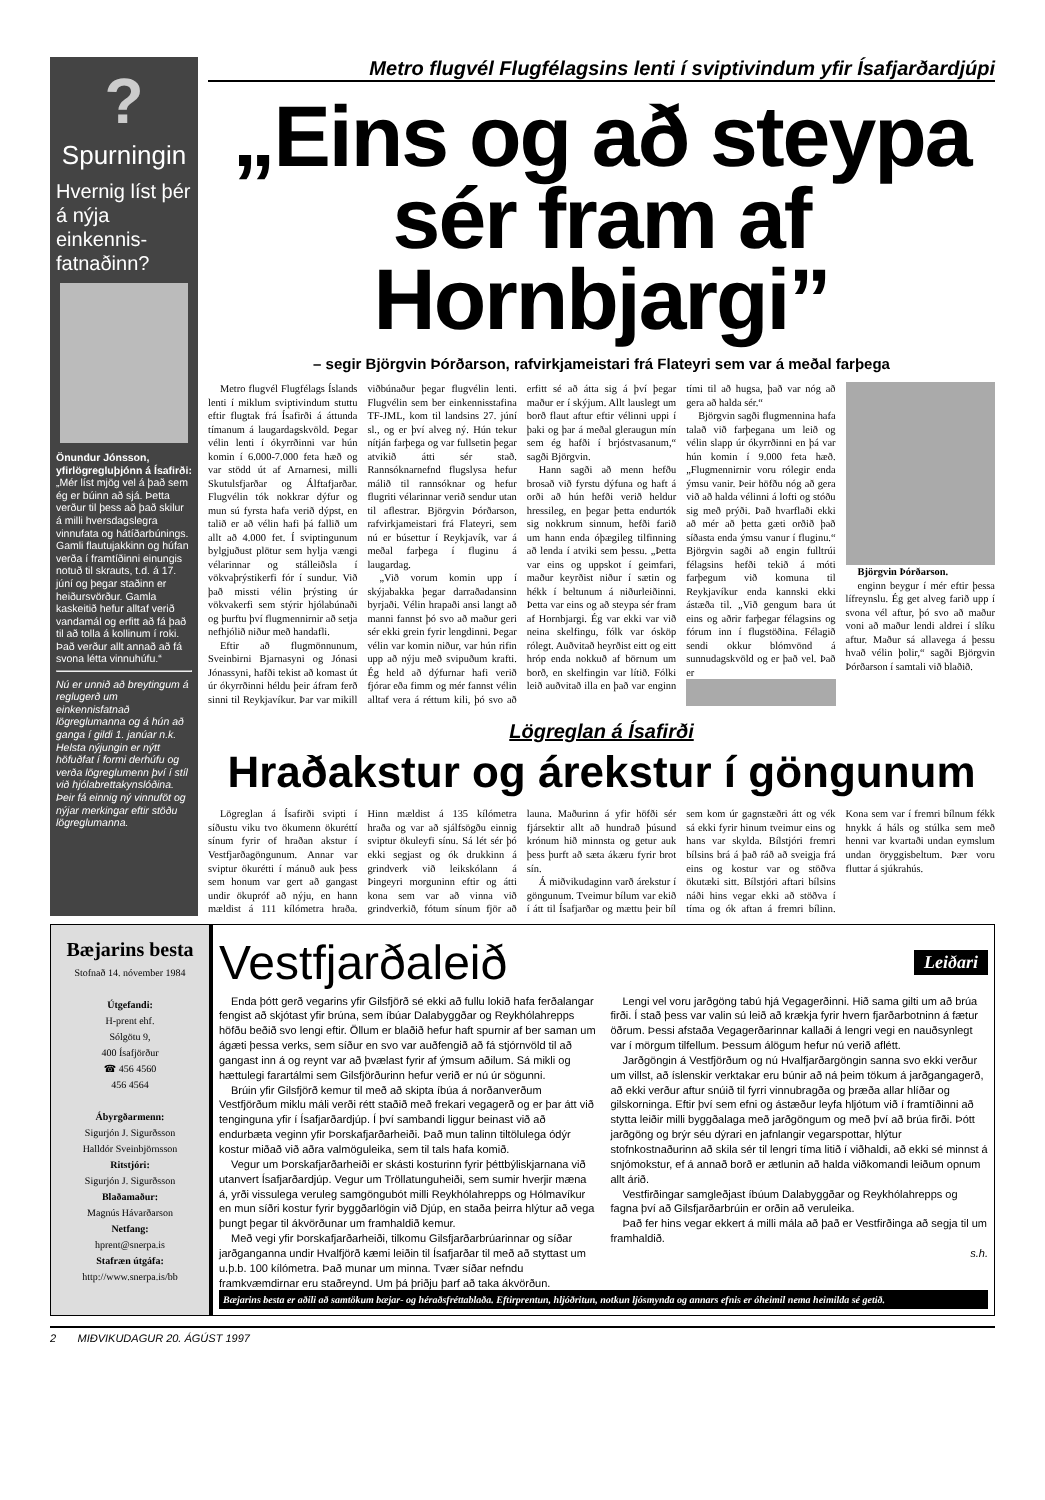?
Spurningin
Hvernig líst þér á nýja einkennis-fatnaðinn?
Önundur Jónsson, yfirlögregluþjónn á Ísafirði:
„Mér líst mjög vel á það sem ég er búinn að sjá. Þetta verður til þess að það skilur á milli hversdagslegra vinnufata og hátíðarbúnings. Gamli flautujakkinn og húfan verða í framtíðinni einungis notuð til skrauts, t.d. á 17. júní og þegar staðinn er heiðursvörður. Gamla kaskeitið hefur alltaf verið vandamál og erfitt að fá það til að tolla á kollinum í roki. Það verður allt annað að fá svona létta vinnuhúfu.“
Nú er unnið að breytingum á reglugerð um einkennisfatnað lögreglumanna og á hún að ganga í gildi 1. janúar n.k. Helsta nýjungin er nýtt höfuðfat í formi derhúfu og verða lögreglumenn því í stíl við hjólabrettakynslóðina. Þeir fá einnig ný vinnuföt og nýjar merkingar eftir stöðu lögreglumanna.
Metro flugvél Flugfélagsins lenti í sviptivindum yfir Ísafjarðardjúpi
„Eins og að steypa sér fram af Hornbjargi”
– segir Björgvin Þórðarson, rafvirkjameistari frá Flateyri sem var á meðal farþega
Metro flugvél Flugfélags Íslands lenti í miklum sviptivindum stuttu eftir flugtak frá Ísafirði á áttunda tímanum á laugardagskvöld. Þegar vélin lenti í ókyrrðinni var hún komin í 6.000-7.000 feta hæð og var stödd út af Arnarnesi, milli Skutulsfjarðar og Álftafjarðar. Flugvélin tók nokkrar dýfur og mun sú fyrsta hafa verið dýpst, en talið er að vélin hafi þá fallið um allt að 4.000 fet. Í sviptingunum bylgjuðust plötur sem hylja vængi vélarinnar og stálleiðsla í vökvaþrýstikerfi fór í sundur. Við það missti vélin þrýsting úr vökvakerfi sem stýrir hjólabúnaði og þurftu því flugmennirnir að setja nefhjólið niður með handafli.
Eftir að flugmönnunum, Sveinbirni Bjarnasyni og Jónasi Jónassyni, hafði tekist að komast út úr ókyrrðinni héldu þeir áfram ferð sinni til Reykjavíkur. Þar var mikill viðbúnaður þegar flugvélin lenti. Flugvélin sem ber einkennisstafina TF-JML, kom til landsins 27. júní sl., og er því alveg ný. Hún tekur nítján farþega og var fullsetin þegar atvikið átti sér stað. Rannsóknarnefnd flugslysa hefur málið til rannsóknar og hefur flugriti vélarinnar verið sendur utan til aflestrar. Björgvin Þórðarson, rafvirkjameistari frá Flateyri, sem nú er búsettur í Reykjavík, var á meðal farþega í fluginu á laugardag.
„Við vorum komin upp í skýjabakka þegar darraðadansinn byrjaði. Vélin hrapaði ansi langt að manni fannst þó svo að maður geri sér ekki grein fyrir lengdinni. Þegar vélin var komin niður, var hún rifin upp að nýju með svipuðum krafti. Ég held að dýfurnar hafi verið fjórar eða fimm og mér fannst vélin alltaf vera á réttum kili, þó svo að erfitt sé að átta sig á því þegar maður er í skýjum. Allt lauslegt um borð flaut aftur eftir vélinni uppi í þaki og þar á meðal gleraugun mín sem ég hafði í brjóstvasanum,“ sagði Björgvin.
Hann sagði að menn hefðu brosað við fyrstu dýfuna og haft á orði að hún hefði verið heldur hressileg, en þegar þetta endurtók sig nokkrum sinnum, hefði farið um hann enda óþægileg tilfinning að lenda í atviki sem þessu. „Þetta var eins og uppskot í geimfari, maður keyrðist niður í sætin og hékk í beltunum á niðurleiðinni. Þetta var eins og að steypa sér fram af Hornbjargi. Ég var ekki var við neina skelfingu, fólk var ósköp rólegt. Auðvitað heyrðist eitt og eitt hróp enda nokkuð af börnum um borð, en skelfingin var lítið. Fólki leið auðvitað illa en það var enginn tími til að hugsa, það var nóg að gera að halda sér.“
Björgvin sagði flugmennina hafa talað við farþegana um leið og vélin slapp úr ókyrrðinni en þá var hún komin í 9.000 feta hæð. „Flugmennirnir voru rólegir enda ýmsu vanir. Þeir höfðu nóg að gera við að halda vélinni á lofti og stóðu sig með prýði. Það hvarflaði ekki að mér að þetta gæti orðið það síðasta enda ýmsu vanur í fluginu.“ Björgvin sagði að engin fulltrúi félagsins hefði tekið á móti farþegum við komuna til Reykjavíkur enda kannski ekki ástæða til. „Við gengum bara út eins og aðrir farþegar félagsins og fórum inn í flugstöðina. Félagið sendi okkur blómvönd á sunnudagskvöld og er það vel. Það er
Björgvin Þórðarson.
enginn beygur í mér eftir þessa lífreynslu. Ég get alveg farið upp í svona vél aftur, þó svo að maður voni að maður lendi aldrei í slíku aftur. Maður sá allavega á þessu hvað vélin þolir,“ sagði Björgvin Þórðarson í samtali við blaðið.
Lögreglan á Ísafirði
Hraðakstur og árekstur í göngunum
Lögreglan á Ísafirði svipti í síðustu viku tvo ökumenn ökuréttí sínum fyrir of hraðan akstur í Vestfjarðagöngunum. Annar var sviptur ökurétti í mánuð auk þess sem honum var gert að gangast undir ökupróf að nýju, en hann mældist á 111 kílómetra hraða. Hinn mældist á 135 kílómetra hraða og var að sjálfsögðu einnig sviptur ökuleyfi sínu. Sá lét sér þó ekki segjast og ók drukkinn á grindverk við leikskólann á Þingeyri morguninn eftir og átti kona sem var að vinna við grindverkið, fótum sínum fjör að launa. Maðurinn á yfir höfði sér fjársektir allt að hundrað þúsund krónum hið minnsta og getur auk þess þurft að sæta ákæru fyrir brot sín.
Á miðvikudaginn varð árekstur í göngunum. Tveimur bílum var ekið í átt til Ísafjarðar og mættu þeir bíl sem kom úr gagnstæðri átt og vék sá ekki fyrir hinum tveimur eins og hans var skylda. Bílstjóri fremri bílsins brá á það ráð að sveigja frá eins og kostur var og stöðva ökutæki sitt. Bílstjóri aftari bílsins náði hins vegar ekki að stöðva í tíma og ók aftan á fremri bílinn. Kona sem var í fremri bílnum fékk hnykk á háls og stúlka sem með henni var kvartaði undan eymslum undan öryggisbeltum. Þær voru fluttar á sjúkrahús.
Bæjarins besta
Stofnað 14. nóvember 1984
Útgefandi:
H-prent ehf.
Sólgötu 9,
400 Ísafjörður
☎ 456 4560
456 4564
Ábyrgðarmenn:
Sigurjón J. Sigurðsson
Halldór Sveinbjörnsson
Ritstjóri:
Sigurjón J. Sigurðsson
Blaðamaður:
Magnús Hávarðarson
Netfang:
hprent@snerpa.is
Stafræn útgáfa:
http://www.snerpa.is/bb
Vestfjarðaleið
Leiðari
Enda þótt gerð vegarins yfir Gilsfjörð sé ekki að fullu lokið hafa ferðalangar fengist að skjótast yfir brúna, sem íbúar Dalabyggðar og Reykhólahrepps höfðu beðið svo lengi eftir. Öllum er blaðið hefur haft spurnir af ber saman um ágæti þessa verks, sem síður en svo var auðfengið að fá stjórnvöld til að gangast inn á og reynt var að þvælast fyrir af ýmsum aðilum. Sá mikli og hættulegi farartálmi sem Gilsfjörðurinn hefur verið er nú úr sögunni.
Brúin yfir Gilsfjörð kemur til með að skipta íbúa á norðanverðum Vestfjörðum miklu máli verði rétt staðið með frekari vegagerð og er þar átt við tenginguna yfir í Ísafjarðardjúp. Í því sambandi liggur beinast við að endurbæta veginn yfir Þorskafjarðarheiði. Það mun talinn tiltölulega ódýr kostur miðað við aðra valmöguleika, sem til tals hafa komið.
Vegur um Þorskafjarðarheiði er skásti kosturinn fyrir þéttbýliskjarnana við utanvert Ísafjarðardjúp. Vegur um Tröllatunguheiði, sem sumir hverjir mæna á, yrði vissulega veruleg samgöngubót milli Reykhólahrepps og Hólmavíkur en mun síðri kostur fyrir byggðarlögin við Djúp, en staða þeirra hlýtur að vega þungt þegar til ákvörðunar um framhaldið kemur.
Með vegi yfir Þorskafjarðarheiði, tilkomu Gilsfjarðarbrúarinnar og síðar jarðganganna undir Hvalfjörð kæmi leiðin til Ísafjarðar til með að styttast um u.þ.b. 100 kílómetra. Það munar um minna. Tvær síðar nefndu framkvæmdirnar eru staðreynd. Um þá þriðju þarf að taka ákvörðun.
Lengi vel voru jarðgöng tabú hjá Vegagerðinni. Hið sama gilti um að brúa firði. Í stað þess var valin sú leið að krækja fyrir hvern fjarðarbotninn á fætur öðrum. Þessi afstaða Vegagerðarinnar kallaði á lengri vegi en nauðsynlegt var í mörgum tilfellum. Þessum álögum hefur nú verið aflétt.
Jarðgöngin á Vestfjörðum og nú Hvalfjarðargöngin sanna svo ekki verður um villst, að íslenskir verktakar eru búnir að ná þeim tökum á jarðgangagerð, að ekki verður aftur snúið til fyrri vinnubragða og þræða allar hlíðar og gilskorninga. Eftir því sem efni og ástæður leyfa hljótum við í framtíðinni að stytta leiðir milli byggðalaga með jarðgöngum og með því að brúa firði. Þótt jarðgöng og brýr séu dýrari en jafnlangir vegarspottar, hlýtur stofnkostnaðurinn að skila sér til lengri tíma litið í viðhaldi, að ekki sé minnst á snjómokstur, ef á annað borð er ætlunin að halda viðkomandi leiðum opnum allt árið.
Vestfirðingar samgleðjast íbúum Dalabyggðar og Reykhólahrepps og fagna því að Gilsfjarðarbrúin er orðin að veruleika.
Það fer hins vegar ekkert á milli mála að það er Vestfirðinga að segja til um framhaldið.
s.h.
Bæjarins besta er aðili að samtökum bæjar- og héraðsfréttablaða. Eftirprentun, hljóðritun, notkun ljósmynda og annars efnis er óheimil nema heimilda sé getið.
2 MIÐVIKUDAGUR 20. ÁGÚST 1997